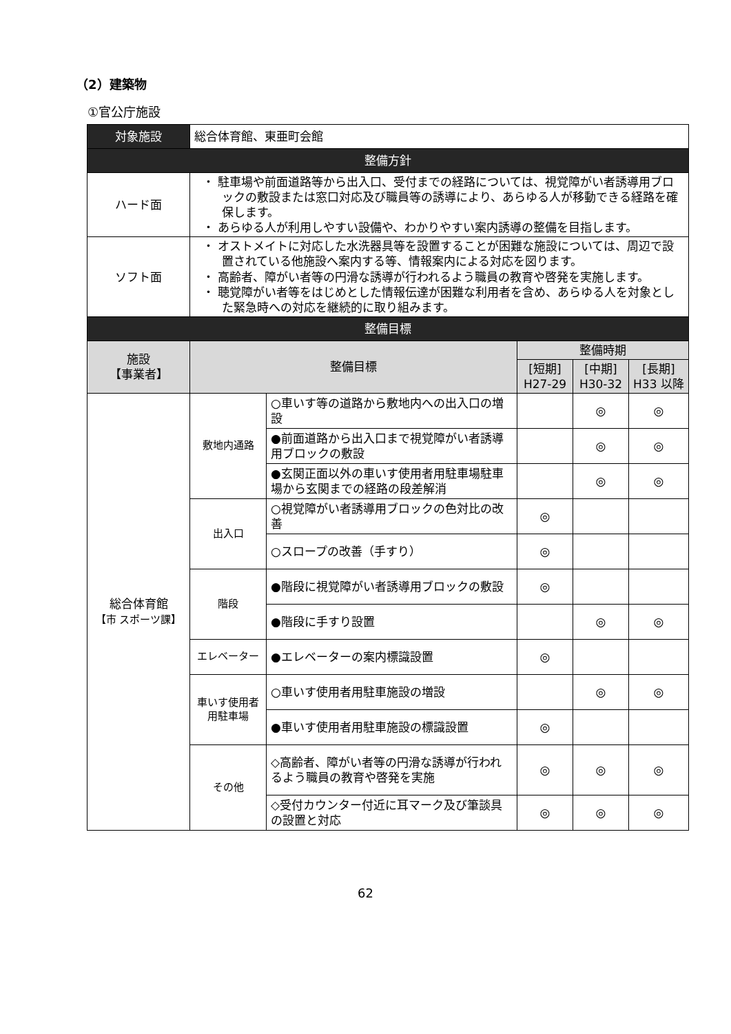（2）建築物
①官公庁施設
| 対象施設 | 総合体育館、東亜町会館 | | | | |
| 整備方針 | | | | | |
| ハード面 | ・ 駐車場や前面道路等から出入口、受付までの経路については、視覚障がい者誘導用ブロックの敷設または窓口対応及び職員等の誘導により、あらゆる人が移動できる経路を確保します。 ・ あらゆる人が利用しやすい設備や、わかりやすい案内誘導の整備を目指します。 | | | | |
| ソフト面 | ・ オストメイトに対応した水洗器具等を設置することが困難な施設については、周辺で設置されている他施設へ案内する等、情報案内による対応を図ります。 ・ 高齢者、障がい者等の円滑な誘導が行われるよう職員の教育や啓発を実施します。 ・ 聴覚障がい者等をはじめとした情報伝達が困難な利用者を含め、あらゆる人を対象とした緊急時への対応を継続的に取り組みます。 | | | | |
| 整備目標 | | | | | |
| 施設 【事業者】 | 整備目標 | | 整備時期 | | |
| | | | [短期] H27-29 | [中期] H30-32 | [長期] H33 以降 |
| 総合体育館 【市 スポーツ課】 | 敷地内通路 | ○車いす等の道路から敷地内への出入口の増設 | | ◎ | ◎ |
| | | ●前面道路から出入口まで視覚障がい者誘導用ブロックの敷設 | | ◎ | ◎ |
| | | ●玄関正面以外の車いす使用者用駐車場駐車場から玄関までの経路の段差解消 | | ◎ | ◎ |
| | 出入口 | ○視覚障がい者誘導用ブロックの色対比の改善 | ◎ | | |
| | | ○スロープの改善（手すり） | ◎ | | |
| | 階段 | ●階段に視覚障がい者誘導用ブロックの敷設 | ◎ | | |
| | | ●階段に手すり設置 | | ◎ | ◎ |
| | エレベーター | ●エレベーターの案内標識設置 | ◎ | | |
| | 車いす使用者用駐車場 | ○車いす使用者用駐車施設の増設 | | ◎ | ◎ |
| | | ●車いす使用者用駐車施設の標識設置 | ◎ | | |
| | その他 | ◇高齢者、障がい者等の円滑な誘導が行われるよう職員の教育や啓発を実施 | ◎ | ◎ | ◎ |
| | | ◇受付カウンター付近に耳マーク及び筆談具の設置と対応 | ◎ | ◎ | ◎ |
62